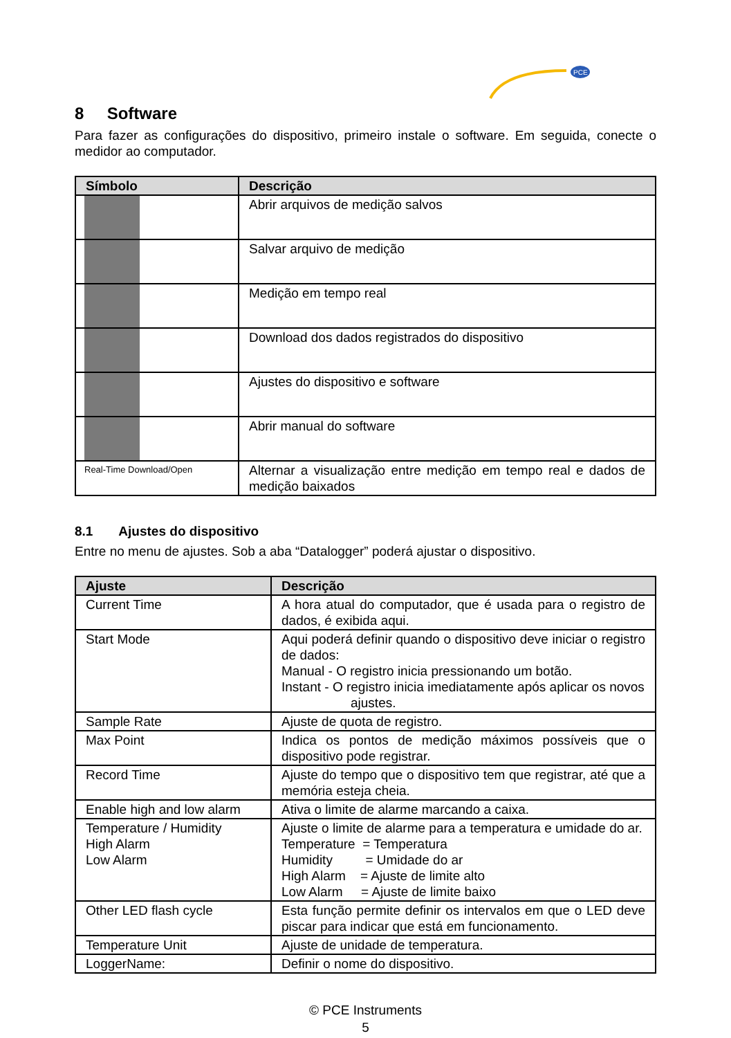PCE
8 Software
Para fazer as configurações do dispositivo, primeiro instale o software. Em seguida, conecte o medidor ao computador.
| Símbolo | Descrição |
| --- | --- |
| | Abrir arquivos de medição salvos |
| | Salvar arquivo de medição |
| | Medição em tempo real |
| | Download dos dados registrados do dispositivo |
| | Ajustes do dispositivo e software |
| | Abrir manual do software |
| Real-Time Download/Open | Alternar a visualização entre medição em tempo real e dados de medição baixados |
8.1 Ajustes do dispositivo
Entre no menu de ajustes. Sob a aba “Datalogger” poderá ajustar o dispositivo.
| Ajuste | Descrição |
| --- | --- |
| Current Time | A hora atual do computador, que é usada para o registro de dados, é exibida aqui. |
| Start Mode | Aqui poderá definir quando o dispositivo deve iniciar o registro de dados: Manual - O registro inicia pressionando um botão. Instant - O registro inicia imediatamente após aplicar os novos ajustes. |
| Sample Rate | Ajuste de quota de registro. |
| Max Point | Indica os pontos de medição máximos possíveis que o dispositivo pode registrar. |
| Record Time | Ajuste do tempo que o dispositivo tem que registrar, até que a memória esteja cheia. |
| Enable high and low alarm | Ativa o limite de alarme marcando a caixa. |
| Temperature / Humidity High Alarm Low Alarm | Ajuste o limite de alarme para a temperatura e umidade do ar. Temperature = Temperatura Humidity = Umidade do ar High Alarm = Ajuste de limite alto Low Alarm = Ajuste de limite baixo |
| Other LED flash cycle | Esta função permite definir os intervalos em que o LED deve piscar para indicar que está em funcionamento. |
| Temperature Unit | Ajuste de unidade de temperatura. |
| LoggerName: | Definir o nome do dispositivo. |
© PCE Instruments
5